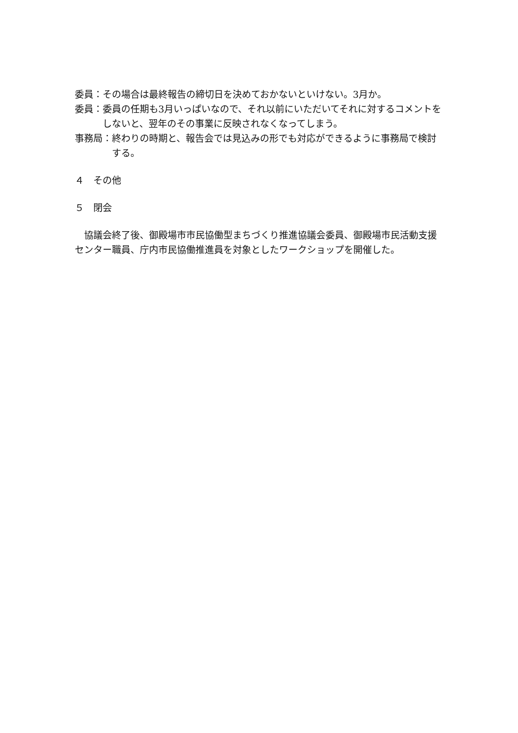委員： その場合は最終報告の締切日を決めておかないといけない。3月か。
委員： 委員の任期も3月いっぱいなので、それ以前にいただいてそれに対するコメントをしないと、翌年のその事業に反映されなくなってしまう。
事務局： 終わりの時期と、報告会では見込みの形でも対応ができるように事務局で検討する。
４　その他
５　閉会
　協議会終了後、御殿場市市民協働型まちづくり推進協議会委員、御殿場市民活動支援センター職員、庁内市民協働推進員を対象としたワークショップを開催した。